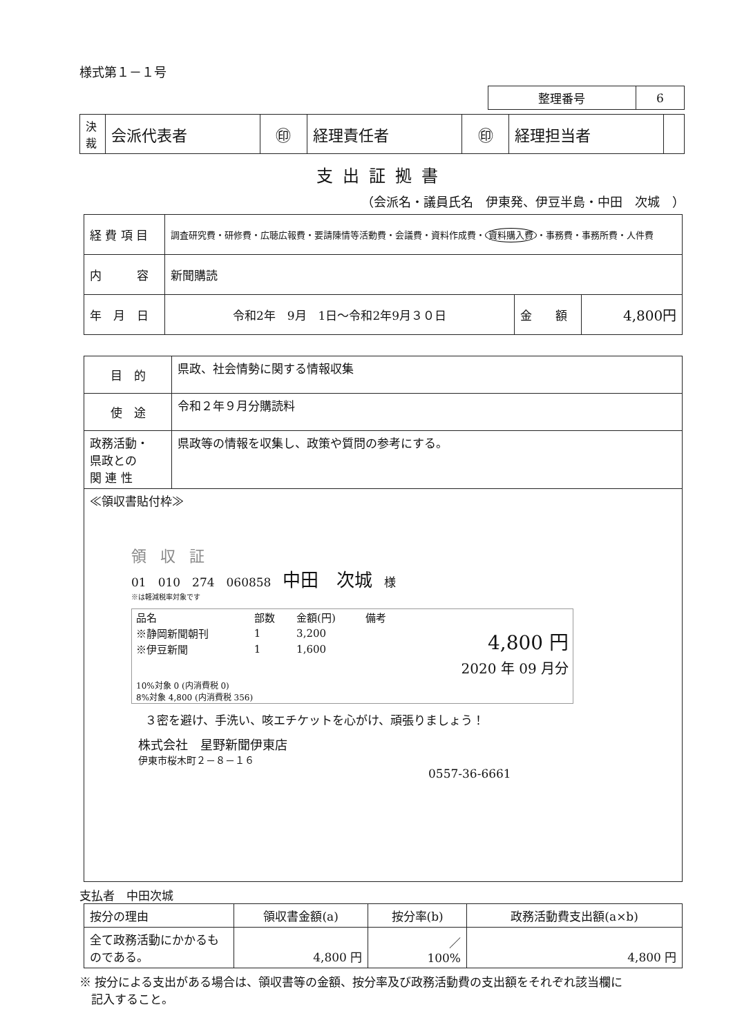様式第１－１号
| 整理番号 | 6 |
| 決裁 | 会派代表者 | ㊞ | 経理責任者 | ㊞ | 経理担当者 | |
支出証拠書
（会派名・議員氏名　伊東発、伊豆半島・中田　次城　）
| 経 費 項 目 | 調査研究費・研修費・広聴広報費・要請陳情等活動費・会議費・資料作成費・ 資料購入費 ・事務費・事務所費・人件費 | | |
| 内 容 | 新聞購読 | | |
| 年 月 日 | 令和2年 9月 1日～令和2年9月３０日 | 金 額 | 4,800円 |
| 目 的 | 県政、社会情勢に関する情報収集 |
| 使 途 | 令和２年９月分購読料 |
| 政務活動・ 県政との 関 連 性 | 県政等の情報を収集し、政策や質問の参考にする。 |
| ≪領収書貼付枠≫ 領収証 01 010 274 060858 中田 次城 様 ※は軽減税率対象です / 品名 / 部数 / 金額(円) / 備考 / / / ※静岡新聞朝刊 / 1 / 3,200 / / 4,800 円 / / ※伊豆新聞 / 1 / 1,600 / / / / / / / / 2020 年 09 月分 / / 10%対象 0 (内消費税 0) 8%対象 4,800 (内消費税 356) / / / / / ３密を避け、手洗い、咳エチケットを心がけ、頑張りましょう！ 株式会社 星野新聞伊東店 伊東市桜木町２－８－１６ 0557-36-6661 | |
支払者　中田次城
| 按分の理由 | 領収書金額(a) | 按分率(b) | 政務活動費支出額(a×b) |
| 全て政務活動にかかるものである。 | 4,800 円 | ／ 100% | 4,800 円 |
※ 按分による支出がある場合は、領収書等の金額、按分率及び政務活動費の支出額をそれぞれ該当欄に
　記入すること。